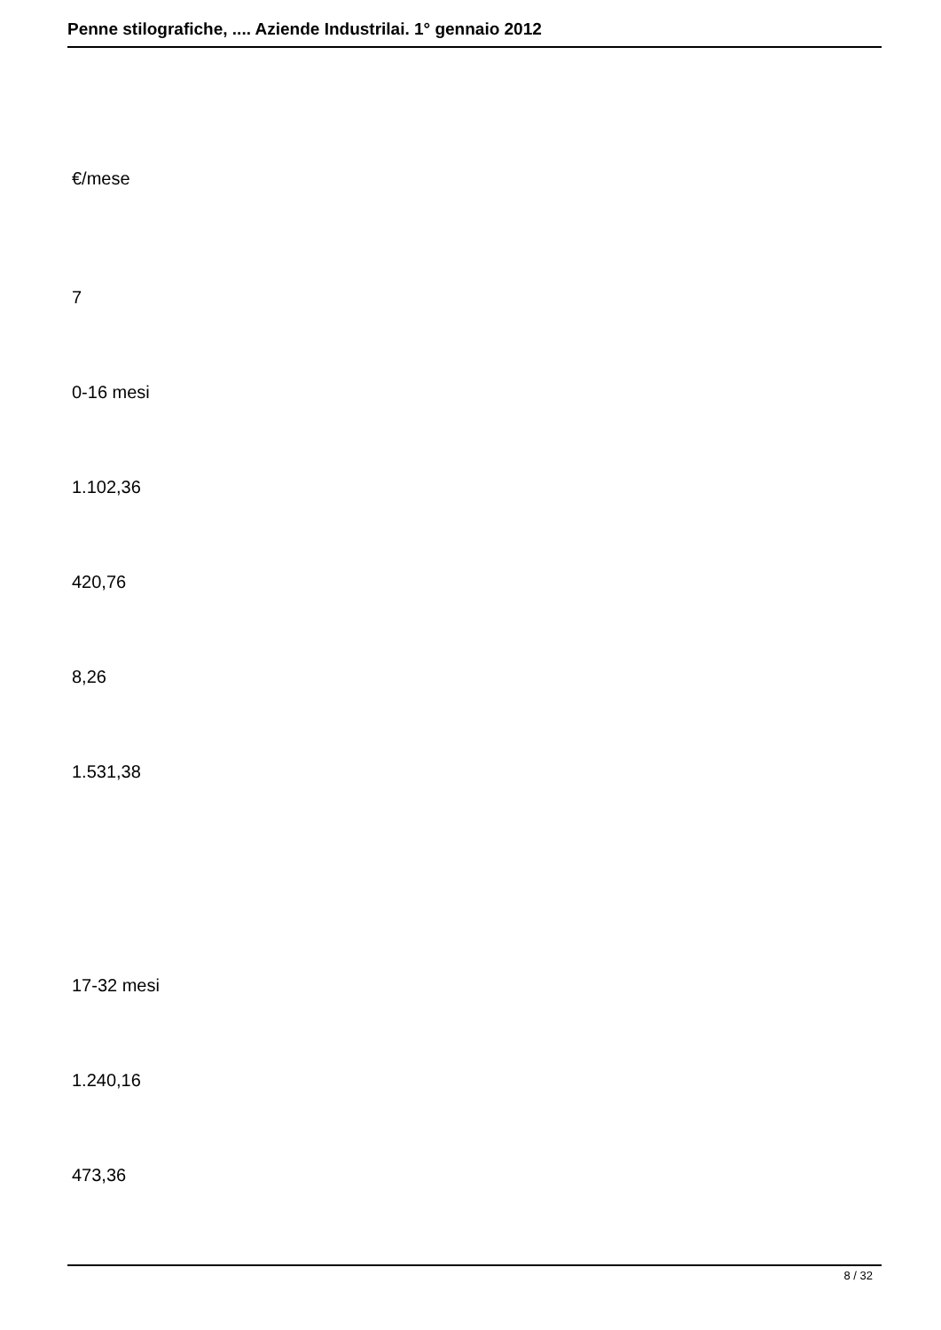Penne stilografiche, .... Aziende Industrilai. 1° gennaio 2012
€/mese
7
0-16 mesi
1.102,36
420,76
8,26
1.531,38
17-32 mesi
1.240,16
473,36
8 / 32